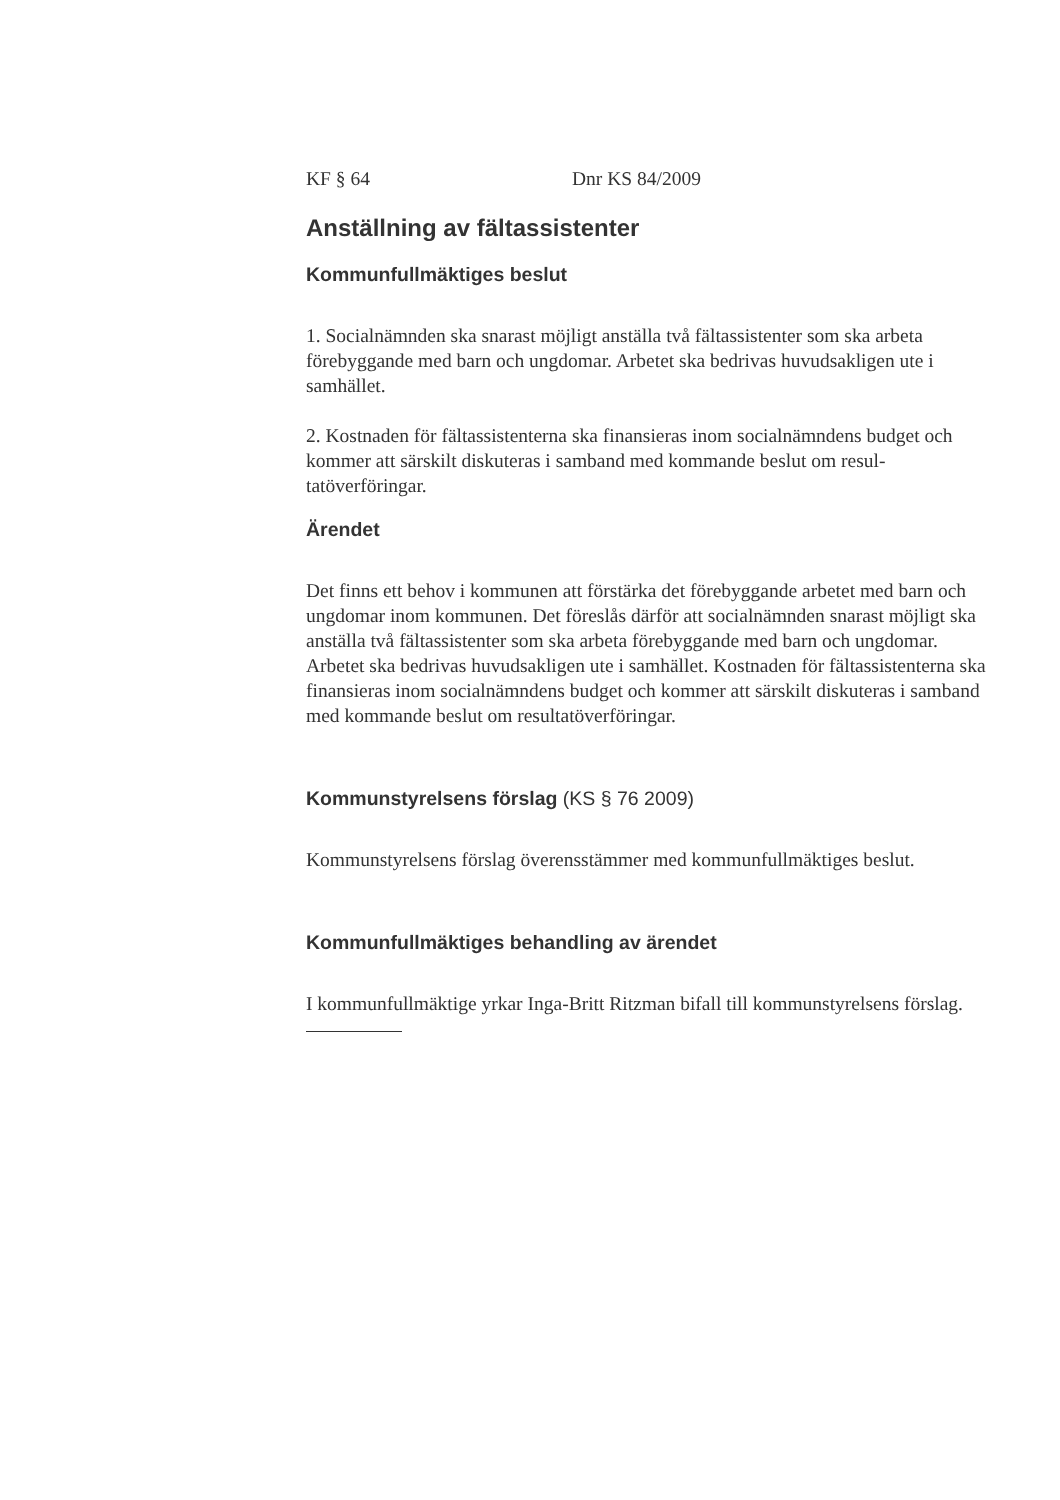KF § 64 Dnr KS 84/2009
Anställning av fältassistenter
Kommunfullmäktiges beslut
1. Socialnämnden ska snarast möjligt anställa två fältassistenter som ska arbeta förebyggande med barn och ungdomar. Arbetet ska bedrivas huvudsakligen ute i samhället.
2. Kostnaden för fältassistenterna ska finansieras inom socialnämndens budget och kommer att särskilt diskuteras i samband med kommande beslut om resul-tatöverföringar.
Ärendet
Det finns ett behov i kommunen att förstärka det förebyggande arbetet med barn och ungdomar inom kommunen. Det föreslås därför att socialnämnden snarast möjligt ska anställa två fältassistenter som ska arbeta förebyggande med barn och ungdomar. Arbetet ska bedrivas huvudsakligen ute i samhället. Kostnaden för fältassistenterna ska finansieras inom socialnämndens budget och kommer att särskilt diskuteras i samband med kommande beslut om resultatöverföringar.
Kommunstyrelsens förslag (KS § 76 2009)
Kommunstyrelsens förslag överensstämmer med kommunfullmäktiges beslut.
Kommunfullmäktiges behandling av ärendet
I kommunfullmäktige yrkar Inga-Britt Ritzman bifall till kommunstyrelsens förslag.